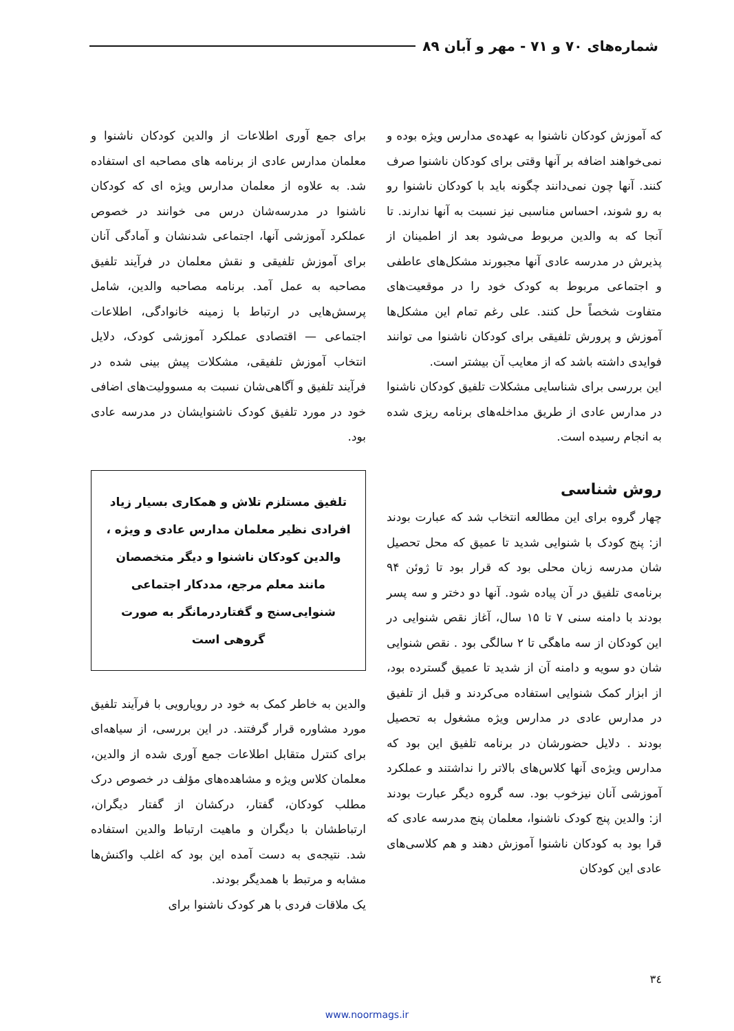شماره‌های ۷۰ و ۷۱ - مهر و آبان ۸۹
که آموزش کودکان ناشنوا به عهده‌ی مدارس ویژه بوده و نمی‌خواهند اضافه بر آنها وقتی برای کودکان ناشنوا صرف کنند. آنها چون نمی‌دانند چگونه باید با کودکان ناشنوا رو به رو شوند، احساس مناسبی نیز نسبت به آنها ندارند. تا آنجا که به والدین مربوط می‌شود بعد از اطمینان از پذیرش در مدرسه عادی آنها مجبورند مشکل‌های عاطفی و اجتماعی مربوط به کودک خود را در موقعیت‌های متفاوت شخصاً حل کنند. علی رغم تمام این مشکل‌ها آموزش و پرورش تلفیقی برای کودکان ناشنوا می توانند فوایدی داشته باشد که از معایب آن بیشتر است.
این بررسی برای شناسایی مشکلات تلفیق کودکان ناشنوا در مدارس عادی از طریق مداخله‌های برنامه ریزی شده به انجام رسیده است.
روش شناسی
چهار گروه برای این مطالعه انتخاب شد که عبارت بودند از: پنج کودک با شنوایی شدید تا عمیق که محل تحصیل شان مدرسه زبان محلی بود که قرار بود تا ژوئن ۹۴ برنامه‌ی تلفیق در آن پیاده شود. آنها دو دختر و سه پسر بودند با دامنه سنی ۷ تا ۱۵ سال، آغاز نقص شنوایی در این کودکان از سه ماهگی تا ۲ سالگی بود . نقص شنوایی شان دو سویه و دامنه آن از شدید تا عمیق گسترده بود، از ابزار کمک شنوایی استفاده می‌کردند و قبل از تلفیق در مدارس عادی در مدارس ویژه مشغول به تحصیل بودند . دلایل حضورشان در برنامه تلفیق این بود که مدارس ویژه‌ی آنها کلاس‌های بالاتر را نداشتند و عملکرد آموزشی آنان نیزخوب بود. سه گروه دیگر عبارت بودند از: والدین پنج کودک ناشنوا، معلمان پنج مدرسه عادی که قرا بود به کودکان ناشنوا آموزش دهند و هم کلاسی‌های عادی این کودکان
برای جمع آوری اطلاعات از والدین کودکان ناشنوا و معلمان مدارس عادی از برنامه های مصاحبه ای استفاده شد. به علاوه از معلمان مدارس ویژه ای که کودکان ناشنوا در مدرسه‌شان درس می خوانند در خصوص عملکرد آموزشی آنها، اجتماعی شدنشان و آمادگی آنان برای آموزش تلفیقی و نقش معلمان در فرآیند تلفیق مصاحبه به عمل آمد. برنامه مصاحبه والدین، شامل پرسش‌هایی در ارتباط با زمینه خانوادگی، اطلاعات اجتماعی — اقتصادی عملکرد آموزشی کودک، دلایل انتخاب آموزش تلفیقی، مشکلات پیش بینی شده در فرآیند تلفیق و آگاهی‌شان نسبت به مسوولیت‌های اضافی خود در مورد تلفیق کودک ناشنوایشان در مدرسه عادی بود.
تلفیق مستلزم تلاش و همکاری بسیار زیاد افرادی نظیر معلمان مدارس عادی و ویژه ، والدین کودکان ناشنوا و دیگر متخصصان مانند معلم مرجع، مددکار اجتماعی شنوایی‌سنج و گفتاردرمانگر به صورت گروهی است
والدین به خاطر کمک به خود در رویارویی با فرآیند تلفیق مورد مشاوره قرار گرفتند. در این بررسی، از سیاهه‌ای برای کنترل متقابل اطلاعات جمع آوری شده از والدین، معلمان کلاس ویژه و مشاهده‌های مؤلف در خصوص درک مطلب کودکان، گفتار، درکشان از گفتار دیگران، ارتباطشان با دیگران و ماهیت ارتباط والدین استفاده شد. نتیجه‌ی به دست آمده این بود که اغلب واکنش‌ها مشابه و مرتبط با همدیگر بودند.
یک ملاقات فردی با هر کودک ناشنوا برای
۳٤
www.noormags.ir